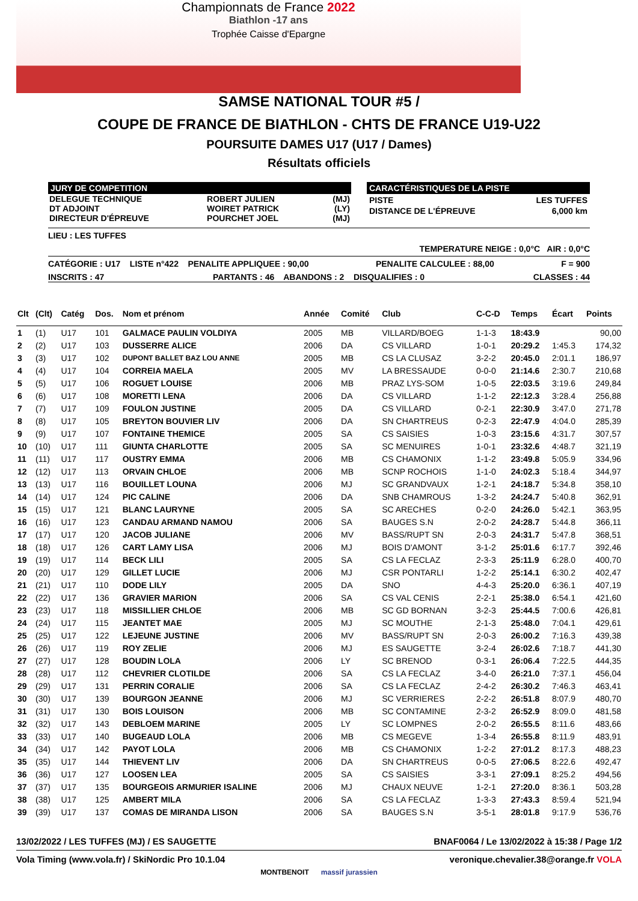Championnats de France 2022
Biathlon -17 ans
Trophée Caisse d'Epargne
SAMSE NATIONAL TOUR #5 /
COUPE DE FRANCE DE BIATHLON - CHTS DE FRANCE U19-U22
POURSUITE DAMES U17 (U17 / Dames)
Résultats officiels
JURY DE COMPETITION
| DELEGUE TECHNIQUE | ROBERT JULIEN | (MJ) |
| DT ADJOINT | WOIRET PATRICK | (LY) |
| DIRECTEUR D'ÉPREUVE | POURCHET JOEL | (MJ) |
CARACTÉRISTIQUES DE LA PISTE
| PISTE | LES TUFFES |
| DISTANCE DE L'ÉPREUVE | 6,000 km |
LIEU : LES TUFFES
TEMPERATURE NEIGE : 0,0°C AIR : 0,0°C
CATÉGORIE : U17 LISTE n°422 PENALITE APPLIQUEE : 90,00 PENALITE CALCULEE : 88,00 F = 900
INSCRITS : 47 PARTANTS : 46 ABANDONS : 2 DISQUALIFIES : 0 CLASSES : 44
| Clt | (Clt) | Catég | Dos. | Nom et prénom | Année | Comité | Club | C-C-D | Temps | Écart | Points |
| --- | --- | --- | --- | --- | --- | --- | --- | --- | --- | --- | --- |
| 1 | (1) | U17 | 101 | GALMACE PAULIN VOLDIYA | 2005 | MB | VILLARD/BOEG | 1-1-3 | 18:43.9 | | 90,00 |
| 2 | (2) | U17 | 103 | DUSSERRE ALICE | 2006 | DA | CS VILLARD | 1-0-1 | 20:29.2 | 1:45.3 | 174,32 |
| 3 | (3) | U17 | 102 | DUPONT BALLET BAZ LOU ANNE | 2005 | MB | CS LA CLUSAZ | 3-2-2 | 20:45.0 | 2:01.1 | 186,97 |
| 4 | (4) | U17 | 104 | CORREIA MAELA | 2005 | MV | LA BRESSAUDE | 0-0-0 | 21:14.6 | 2:30.7 | 210,68 |
| 5 | (5) | U17 | 106 | ROGUET LOUISE | 2006 | MB | PRAZ LYS-SOM | 1-0-5 | 22:03.5 | 3:19.6 | 249,84 |
| 6 | (6) | U17 | 108 | MORETTI LENA | 2006 | DA | CS VILLARD | 1-1-2 | 22:12.3 | 3:28.4 | 256,88 |
| 7 | (7) | U17 | 109 | FOULON JUSTINE | 2005 | DA | CS VILLARD | 0-2-1 | 22:30.9 | 3:47.0 | 271,78 |
| 8 | (8) | U17 | 105 | BREYTON BOUVIER LIV | 2006 | DA | SN CHARTREUS | 0-2-3 | 22:47.9 | 4:04.0 | 285,39 |
| 9 | (9) | U17 | 107 | FONTAINE THEMICE | 2005 | SA | CS SAISIES | 1-0-3 | 23:15.6 | 4:31.7 | 307,57 |
| 10 | (10) | U17 | 111 | GIUNTA CHARLOTTE | 2005 | SA | SC MENUIRES | 1-0-1 | 23:32.6 | 4:48.7 | 321,19 |
| 11 | (11) | U17 | 117 | OUSTRY EMMA | 2006 | MB | CS CHAMONIX | 1-1-2 | 23:49.8 | 5:05.9 | 334,96 |
| 12 | (12) | U17 | 113 | ORVAIN CHLOE | 2006 | MB | SCNP ROCHOIS | 1-1-0 | 24:02.3 | 5:18.4 | 344,97 |
| 13 | (13) | U17 | 116 | BOUILLET LOUNA | 2006 | MJ | SC GRANDVAUX | 1-2-1 | 24:18.7 | 5:34.8 | 358,10 |
| 14 | (14) | U17 | 124 | PIC CALINE | 2006 | DA | SNB CHAMROUS | 1-3-2 | 24:24.7 | 5:40.8 | 362,91 |
| 15 | (15) | U17 | 121 | BLANC LAURYNE | 2005 | SA | SC ARECHES | 0-2-0 | 24:26.0 | 5:42.1 | 363,95 |
| 16 | (16) | U17 | 123 | CANDAU ARMAND NAMOU | 2006 | SA | BAUGES S.N | 2-0-2 | 24:28.7 | 5:44.8 | 366,11 |
| 17 | (17) | U17 | 120 | JACOB JULIANE | 2006 | MV | BASS/RUPT SN | 2-0-3 | 24:31.7 | 5:47.8 | 368,51 |
| 18 | (18) | U17 | 126 | CART LAMY LISA | 2006 | MJ | BOIS D'AMONT | 3-1-2 | 25:01.6 | 6:17.7 | 392,46 |
| 19 | (19) | U17 | 114 | BECK LILI | 2005 | SA | CS LA FECLAZ | 2-3-3 | 25:11.9 | 6:28.0 | 400,70 |
| 20 | (20) | U17 | 129 | GILLET LUCIE | 2006 | MJ | CSR PONTARLI | 1-2-2 | 25:14.1 | 6:30.2 | 402,47 |
| 21 | (21) | U17 | 110 | DODE LILY | 2005 | DA | SNO | 4-4-3 | 25:20.0 | 6:36.1 | 407,19 |
| 22 | (22) | U17 | 136 | GRAVIER MARION | 2006 | SA | CS VAL CENIS | 2-2-1 | 25:38.0 | 6:54.1 | 421,60 |
| 23 | (23) | U17 | 118 | MISSILLIER CHLOE | 2006 | MB | SC GD BORNAN | 3-2-3 | 25:44.5 | 7:00.6 | 426,81 |
| 24 | (24) | U17 | 115 | JEANTET MAE | 2005 | MJ | SC MOUTHE | 2-1-3 | 25:48.0 | 7:04.1 | 429,61 |
| 25 | (25) | U17 | 122 | LEJEUNE JUSTINE | 2006 | MV | BASS/RUPT SN | 2-0-3 | 26:00.2 | 7:16.3 | 439,38 |
| 26 | (26) | U17 | 119 | ROY ZELIE | 2006 | MJ | ES SAUGETTE | 3-2-4 | 26:02.6 | 7:18.7 | 441,30 |
| 27 | (27) | U17 | 128 | BOUDIN LOLA | 2006 | LY | SC BRENOD | 0-3-1 | 26:06.4 | 7:22.5 | 444,35 |
| 28 | (28) | U17 | 112 | CHEVRIER CLOTILDE | 2006 | SA | CS LA FECLAZ | 3-4-0 | 26:21.0 | 7:37.1 | 456,04 |
| 29 | (29) | U17 | 131 | PERRIN CORALIE | 2006 | SA | CS LA FECLAZ | 2-4-2 | 26:30.2 | 7:46.3 | 463,41 |
| 30 | (30) | U17 | 139 | BOURGON JEANNE | 2006 | MJ | SC VERRIERES | 2-2-2 | 26:51.8 | 8:07.9 | 480,70 |
| 31 | (31) | U17 | 130 | BOIS LOUISON | 2006 | MB | SC CONTAMINE | 2-3-2 | 26:52.9 | 8:09.0 | 481,58 |
| 32 | (32) | U17 | 143 | DEBLOEM MARINE | 2005 | LY | SC LOMPNES | 2-0-2 | 26:55.5 | 8:11.6 | 483,66 |
| 33 | (33) | U17 | 140 | BUGEAUD LOLA | 2006 | MB | CS MEGEVE | 1-3-4 | 26:55.8 | 8:11.9 | 483,91 |
| 34 | (34) | U17 | 142 | PAYOT LOLA | 2006 | MB | CS CHAMONIX | 1-2-2 | 27:01.2 | 8:17.3 | 488,23 |
| 35 | (35) | U17 | 144 | THIEVENT LIV | 2006 | DA | SN CHARTREUS | 0-0-5 | 27:06.5 | 8:22.6 | 492,47 |
| 36 | (36) | U17 | 127 | LOOSEN LEA | 2005 | SA | CS SAISIES | 3-3-1 | 27:09.1 | 8:25.2 | 494,56 |
| 37 | (37) | U17 | 135 | BOURGEOIS ARMURIER ISALINE | 2006 | MJ | CHAUX NEUVE | 1-2-1 | 27:20.0 | 8:36.1 | 503,28 |
| 38 | (38) | U17 | 125 | AMBERT MILA | 2006 | SA | CS LA FECLAZ | 1-3-3 | 27:43.3 | 8:59.4 | 521,94 |
| 39 | (39) | U17 | 137 | COMAS DE MIRANDA LISON | 2006 | SA | BAUGES S.N | 3-5-1 | 28:01.8 | 9:17.9 | 536,76 |
13/02/2022 / LES TUFFES (MJ) / ES SAUGETTE BNAF0064 / Le 13/02/2022 à 15:38 / Page 1/2
Vola Timing (www.vola.fr) / SkiNordic Pro 10.1.04 veronique.chevalier.38@orange.fr VOLA
MONTBENOIT massif jurassien